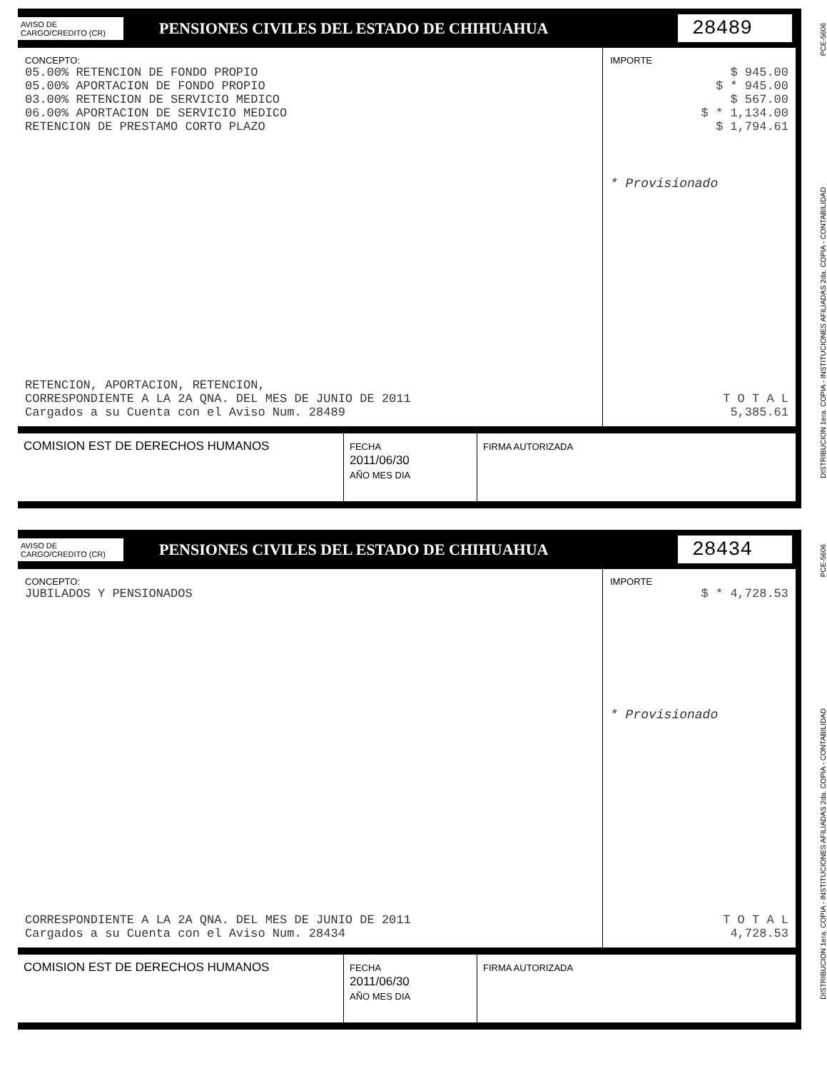PCE-5606
DISTRIBUCION 1era. COPIA - INSTITUCIONES AFILIADAS 2da. COPIA - CONTABILIDAD
AVISO DE
CARGO/CREDITO (CR)
PENSIONES CIVILES DEL ESTADO DE CHIHUAHUA
28489
CONCEPTO:
05.00% RETENCION DE FONDO PROPIO
05.00% APORTACION DE FONDO PROPIO
03.00% RETENCION DE SERVICIO MEDICO
06.00% APORTACION DE SERVICIO MEDICO
RETENCION DE PRESTAMO CORTO PLAZO
RETENCION, APORTACION, RETENCION,
CORRESPONDIENTE A LA 2A QNA. DEL MES DE JUNIO DE 2011
Cargados a su Cuenta con el Aviso Num. 28489
IMPORTE
$ 945.00
$ * 945.00
$ 567.00
$ * 1,134.00
$ 1,794.61
* Provisionado
T O T A L
5,385.61
COMISION EST DE DERECHOS HUMANOS
FECHA
2011/06/30
AÑO MES DIA
FIRMA AUTORIZADA
PCE-5606
DISTRIBUCION 1era. COPIA - INSTITUCIONES AFILIADAS 2da. COPIA - CONTABILIDAD
AVISO DE
CARGO/CREDITO (CR)
PENSIONES CIVILES DEL ESTADO DE CHIHUAHUA
28434
CONCEPTO:
JUBILADOS Y PENSIONADOS
CORRESPONDIENTE A LA 2A QNA. DEL MES DE JUNIO DE 2011
Cargados a su Cuenta con el Aviso Num. 28434
IMPORTE
$ * 4,728.53
* Provisionado
T O T A L
4,728.53
COMISION EST DE DERECHOS HUMANOS
FECHA
2011/06/30
AÑO MES DIA
FIRMA AUTORIZADA